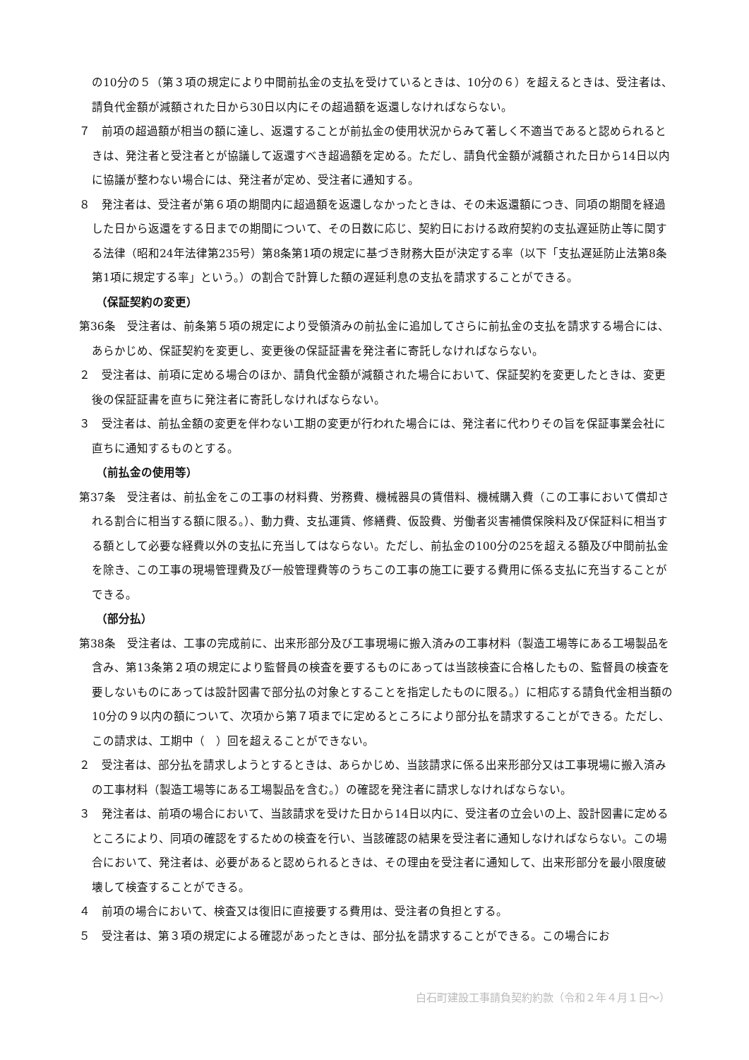の10分の５（第３項の規定により中間前払金の支払を受けているときは、10分の６）を超えるときは、受注者は、請負代金額が減額された日から30日以内にその超過額を返還しなければならない。
７　前項の超過額が相当の額に達し、返還することが前払金の使用状況からみて著しく不適当であると認められるときは、発注者と受注者とが協議して返還すべき超過額を定める。ただし、請負代金額が減額された日から14日以内に協議が整わない場合には、発注者が定め、受注者に通知する。
８　発注者は、受注者が第６項の期間内に超過額を返還しなかったときは、その未返還額につき、同項の期間を経過した日から返還をする日までの期間について、その日数に応じ、契約日における政府契約の支払遅延防止等に関する法律（昭和24年法律第235号）第8条第1項の規定に基づき財務大臣が決定する率（以下「支払遅延防止法第8条第1項に規定する率」という。）の割合で計算した額の遅延利息の支払を請求することができる。
（保証契約の変更）
第36条　受注者は、前条第５項の規定により受領済みの前払金に追加してさらに前払金の支払を請求する場合には、あらかじめ、保証契約を変更し、変更後の保証証書を発注者に寄託しなければならない。
２　受注者は、前項に定める場合のほか、請負代金額が減額された場合において、保証契約を変更したときは、変更後の保証証書を直ちに発注者に寄託しなければならない。
３　受注者は、前払金額の変更を伴わない工期の変更が行われた場合には、発注者に代わりその旨を保証事業会社に直ちに通知するものとする。
（前払金の使用等）
第37条　受注者は、前払金をこの工事の材料費、労務費、機械器具の賃借料、機械購入費（この工事において償却される割合に相当する額に限る。）、動力費、支払運賃、修繕費、仮設費、労働者災害補償保険料及び保証料に相当する額として必要な経費以外の支払に充当してはならない。ただし、前払金の100分の25を超える額及び中間前払金を除き、この工事の現場管理費及び一般管理費等のうちこの工事の施工に要する費用に係る支払に充当することができる。
（部分払）
第38条　受注者は、工事の完成前に、出来形部分及び工事現場に搬入済みの工事材料（製造工場等にある工場製品を含み、第13条第２項の規定により監督員の検査を要するものにあっては当該検査に合格したもの、監督員の検査を要しないものにあっては設計図書で部分払の対象とすることを指定したものに限る。）に相応する請負代金相当額の10分の９以内の額について、次項から第７項までに定めるところにより部分払を請求することができる。ただし、この請求は、工期中（　）回を超えることができない。
２　受注者は、部分払を請求しようとするときは、あらかじめ、当該請求に係る出来形部分又は工事現場に搬入済みの工事材料（製造工場等にある工場製品を含む。）の確認を発注者に請求しなければならない。
３　発注者は、前項の場合において、当該請求を受けた日から14日以内に、受注者の立会いの上、設計図書に定めるところにより、同項の確認をするための検査を行い、当該確認の結果を受注者に通知しなければならない。この場合において、発注者は、必要があると認められるときは、その理由を受注者に通知して、出来形部分を最小限度破壊して検査することができる。
４　前項の場合において、検査又は復旧に直接要する費用は、受注者の負担とする。
５　受注者は、第３項の規定による確認があったときは、部分払を請求することができる。この場合にお
白石町建設工事請負契約約款（令和２年４月１日～）